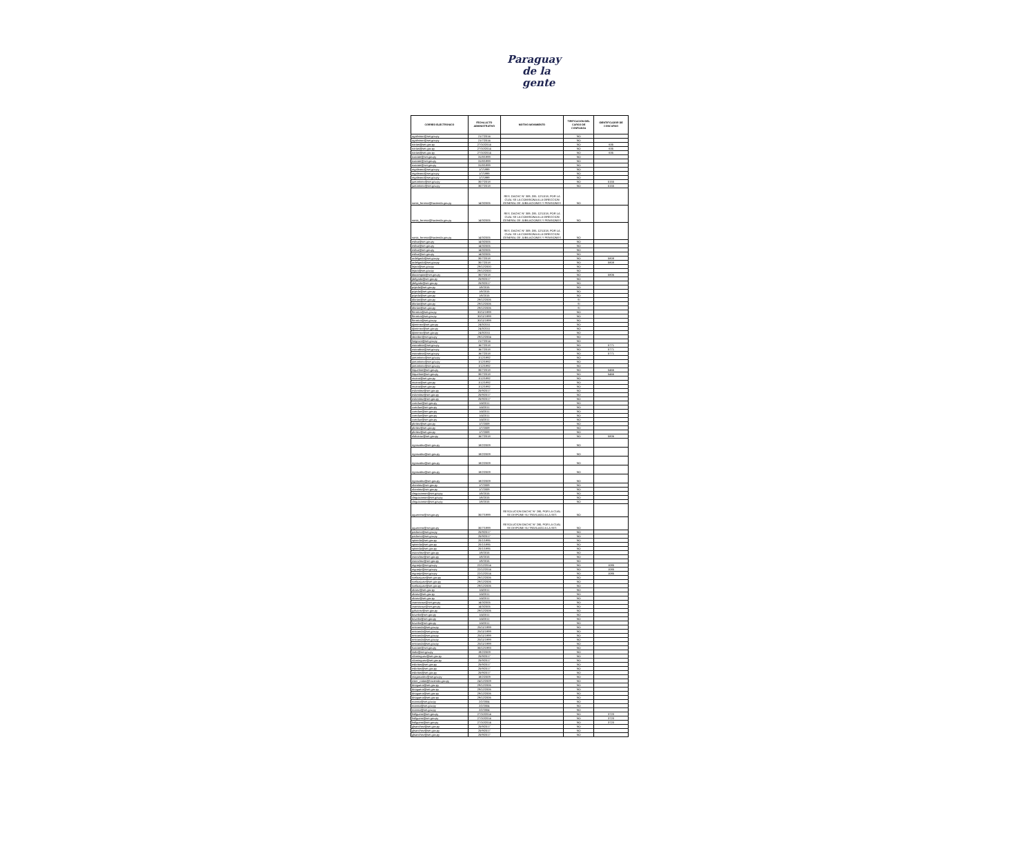Paraguay
de la gente
| CORREO ELECTRONICO | FECHA ACTO ADMINISTRATIVO | MOTIVO MOVIMIENTO | TIPIFICACION DEL CARGO DE CONFIANZA | IDENTIFICADOR DE CONCURSO |
| --- | --- | --- | --- | --- |
| agalmiron@set.gov.py | 21/7/2014 | | NO | |
| agalmiron@set.gov.py | 21/7/2014 | | NO | |
| earias@set.gov.py | 27/10/2014 | | NO | 635 |
| earias@set.gov.py | 27/10/2014 | | NO | 635 |
| earias@set.gov.py | 27/10/2014 | | NO | 635 |
| ezarate@set.gov.py | 31/8/1999 | | NO | |
| ezarate@set.gov.py | 31/8/1999 | | NO | |
| ezarate@set.gov.py | 31/8/1999 | | NO | |
| mgaleano@set.gov.py | 1/7/1999 | | NO | |
| mgaleano@set.gov.py | 1/7/1999 | | NO | |
| mgaleano@set.gov.py | 1/7/1999 | | NO | |
| jumartinez@set.gov.py | 30/7/2018 | | NO | 5155 |
| jumartinez@set.gov.py | 30/7/2018 | | NO | 5155 |
| sonia_ferreira@hacienda.gov.py | 14/3/2005 | RES. DACHC N° 309, DEL 12/11/18, POR LA CUAL SE LA COMISIONA A LA DIRECCION GENERAL DE JUBILACIONES Y PENSIONES | NO | |
| sonia_ferreira@hacienda.gov.py | 14/3/2005 | RES. DACHC N° 309, DEL 12/11/18, POR LA CUAL SE LA COMISIONA A LA DIRECCION GENERAL DE JUBILACIONES Y PENSIONES | NO | |
| sonia_ferreira@hacienda.gov.py | 14/3/2005 | RES. DACHC N° 309, DEL 12/11/18, POR LA CUAL SE LA COMISIONA A LA DIRECCION GENERAL DE JUBILACIONES Y PENSIONES | NO | |
| esilva@set.gov.py | 14/3/2005 | | NO | |
| esilva@set.gov.py | 14/3/2005 | | NO | |
| esilva@set.gov.py | 14/3/2005 | | NO | |
| esilva@set.gov.py | 14/3/2005 | | NO | |
| ardelgado@set.gov.py | 30/7/2018 | | NO | 5808 |
| ardelgado@set.gov.py | 30/7/2018 | | NO | 5808 |
| lejara@set.gov.py | 29/12/2000 | | NO | |
| lejara@set.gov.py | 29/12/2000 | | NO | |
| diocampos@set.gov.py | 30/7/2018 | | NO | 5806 |
| jdelgado@set.gov.py | 25/9/2017 | | NO | |
| jdelgado@set.gov.py | 25/9/2017 | | NO | |
| pojeda@set.gov.py | 1/8/2015 | | NO | |
| pojeda@set.gov.py | 1/8/2015 | | NO | |
| pojeda@set.gov.py | 1/8/2015 | | NO | |
| dfarias@set.gov.py | 29/12/2006 | | SI | |
| dfarias@set.gov.py | 29/12/2006 | | SI | |
| dfarias@set.gov.py | 29/12/2006 | | SI | |
| fferreira@set.gov.py | 30/11/1999 | | NO | |
| fferreira@set.gov.py | 30/11/1999 | | NO | |
| fferreira@set.gov.py | 30/11/1999 | | NO | |
| djimenez@set.gov.py | 24/3/2011 | | NO | |
| djimenez@set.gov.py | 24/3/2011 | | NO | |
| djimenez@set.gov.py | 24/3/2011 | | NO | |
| sbordon@set.gov.py | 29/12/2004 | | NO | |
| lsegovia@set.gov.py | 21/7/2014 | | NO | |
| nsanabria@set.gov.py | 16/7/2018 | | NO | 5771 |
| nsanabria@set.gov.py | 16/7/2018 | | NO | 5771 |
| nsanabria@set.gov.py | 16/7/2018 | | NO | 5771 |
| jomartinez@set.gov.py | 1/12/1992 | | NO | |
| jomartinez@set.gov.py | 1/12/1992 | | NO | |
| jomartinez@set.gov.py | 1/12/1992 | | NO | |
| lriquelme@set.gov.py | 30/7/2018 | | NO | 5466 |
| lriquelme@set.gov.py | 30/7/2018 | | NO | 5466 |
| mcano@set.gov.py | 1/12/1992 | | NO | |
| mcano@set.gov.py | 1/12/1992 | | NO | |
| mcano@set.gov.py | 1/12/1992 | | NO | |
| evbenitez@set.gov.py | 25/9/2017 | | NO | |
| evbenitez@set.gov.py | 25/9/2017 | | NO | |
| evbenitez@set.gov.py | 25/9/2017 | | NO | |
| cverdun@set.gov.py | 1/4/2011 | | NO | |
| cverdun@set.gov.py | 1/4/2011 | | NO | |
| cverdun@set.gov.py | 1/4/2011 | | NO | |
| cverdun@set.gov.py | 1/4/2011 | | NO | |
| cverdun@set.gov.py | 1/4/2011 | | NO | |
| pbritez@set.gov.py | 1/7/2009 | | NO | |
| pbritez@set.gov.py | 1/7/2009 | | NO | |
| pbritez@set.gov.py | 1/7/2009 | | NO | |
| elalcaraz@set.gov.py | 16/7/2018 | | NO | 5806 |
| rigonzalez@set.gov.py | 18/2/2009 | | NO | |
| rigonzalez@set.gov.py | 18/2/2009 | | NO | |
| rigonzalez@set.gov.py | 18/2/2009 | | NO | |
| rigonzalez@set.gov.py | 18/2/2009 | | NO | |
| rigonzalez@set.gov.py | 18/2/2009 | | NO | |
| nbenitez@set.gov.py | 1/7/2009 | | NO | |
| nbenitez@set.gov.py | 1/7/2009 | | NO | |
| cleguizamon@set.gov.py | 1/8/2015 | | NO | |
| cleguizamon@set.gov.py | 1/8/2015 | | NO | |
| cleguizamon@set.gov.py | 1/8/2015 | | NO | |
| aguerrero@set.gov.py | 30/7/1999 | RESOLUCION DACHC N° 280, POR LA CUAL SE DISPONE SU TRASLADO A LA SET. | NO | |
| aguerrero@set.gov.py | 30/7/1999 | RESOLUCION DACHC N° 280, POR LA CUAL SE DISPONE SU TRASLADO A LA SET. | NO | |
| padorno@set.gov.py | 25/9/2017 | | NO | |
| padorno@set.gov.py | 25/9/2017 | | NO | |
| spineda@set.gov.py | 20/1/1995 | | NO | |
| spineda@set.gov.py | 20/1/1995 | | NO | |
| spineda@set.gov.py | 20/1/1995 | | NO | |
| nsanchez@set.gov.py | 1/8/2015 | | NO | |
| nsanchez@set.gov.py | 1/8/2015 | | NO | |
| nsanchez@set.gov.py | 1/8/2015 | | NO | |
| mgranje@set.gov.py | 22/12/2014 | | NO | 1085 |
| mgranje@set.gov.py | 22/12/2014 | | NO | 1085 |
| mgranje@set.gov.py | 22/12/2014 | | NO | 1085 |
| svelazquez@set.gov.py | 29/12/2006 | | NO | |
| svelazquez@set.gov.py | 29/12/2006 | | NO | |
| svelazquez@set.gov.py | 29/12/2006 | | NO | |
| abaez@set.gov.py | 1/4/2011 | | NO | |
| abaez@set.gov.py | 1/4/2011 | | NO | |
| abaez@set.gov.py | 1/4/2011 | | NO | |
| csantacruz@set.gov.py | 14/3/2005 | | NO | |
| csantacruz@set.gov.py | 14/3/2005 | | NO | |
| galvarez@set.gov.py | 29/12/2006 | | NO | |
| bovelar@set.gov.py | 1/4/2011 | | NO | |
| bovelar@set.gov.py | 1/4/2011 | | NO | |
| bovelar@set.gov.py | 1/4/2011 | | NO | |
| emiranda@set.gov.py | 25/11/1999 | | NO | |
| emiranda@set.gov.py | 25/11/1999 | | NO | |
| emiranda@set.gov.py | 25/11/1999 | | NO | |
| emiranda@set.gov.py | 25/11/1999 | | NO | |
| emiranda@set.gov.py | 25/11/1999 | | NO | |
| hzarate@set.gov.py | 30/12/1993 | | NO | |
| iirala@set.gov.py | 19/2/2009 | | NO | |
| rdominguez@set.gov.py | 25/9/2017 | | NO | |
| rdominguez@set.gov.py | 25/9/2017 | | NO | |
| esbritos@set.gov.py | 25/9/2017 | | NO | |
| esbritos@set.gov.py | 25/9/2017 | | NO | |
| esbritos@set.gov.py | 25/9/2017 | | NO | |
| magonzalez@set.gov.py | 18/2/2009 | | NO | |
| ester_rodas@hacienda.gov.py | 24/12/2009 | | NO | |
| dnoguera@set.gov.py | 29/12/2006 | | NO | |
| dnoguera@set.gov.py | 29/12/2006 | | NO | |
| dnoguera@set.gov.py | 29/12/2006 | | NO | |
| dnoguera@set.gov.py | 29/12/2006 | | NO | |
| ecassa@set.gov.py | 2/2/2004 | | NO | |
| ecassa@set.gov.py | 2/2/2004 | | NO | |
| ecassa@set.gov.py | 2/2/2004 | | NO | |
| hsilguero@set.gov.py | 27/10/2014 | | NO | 3720 |
| hsilguero@set.gov.py | 27/10/2014 | | NO | 3720 |
| hsilguero@set.gov.py | 27/10/2014 | | NO | 3720 |
| glsanchez@set.gov.py | 25/9/2017 | | NO | |
| glsanchez@set.gov.py | 25/9/2017 | | NO | |
| glsanchez@set.gov.py | 25/9/2017 | | NO | |